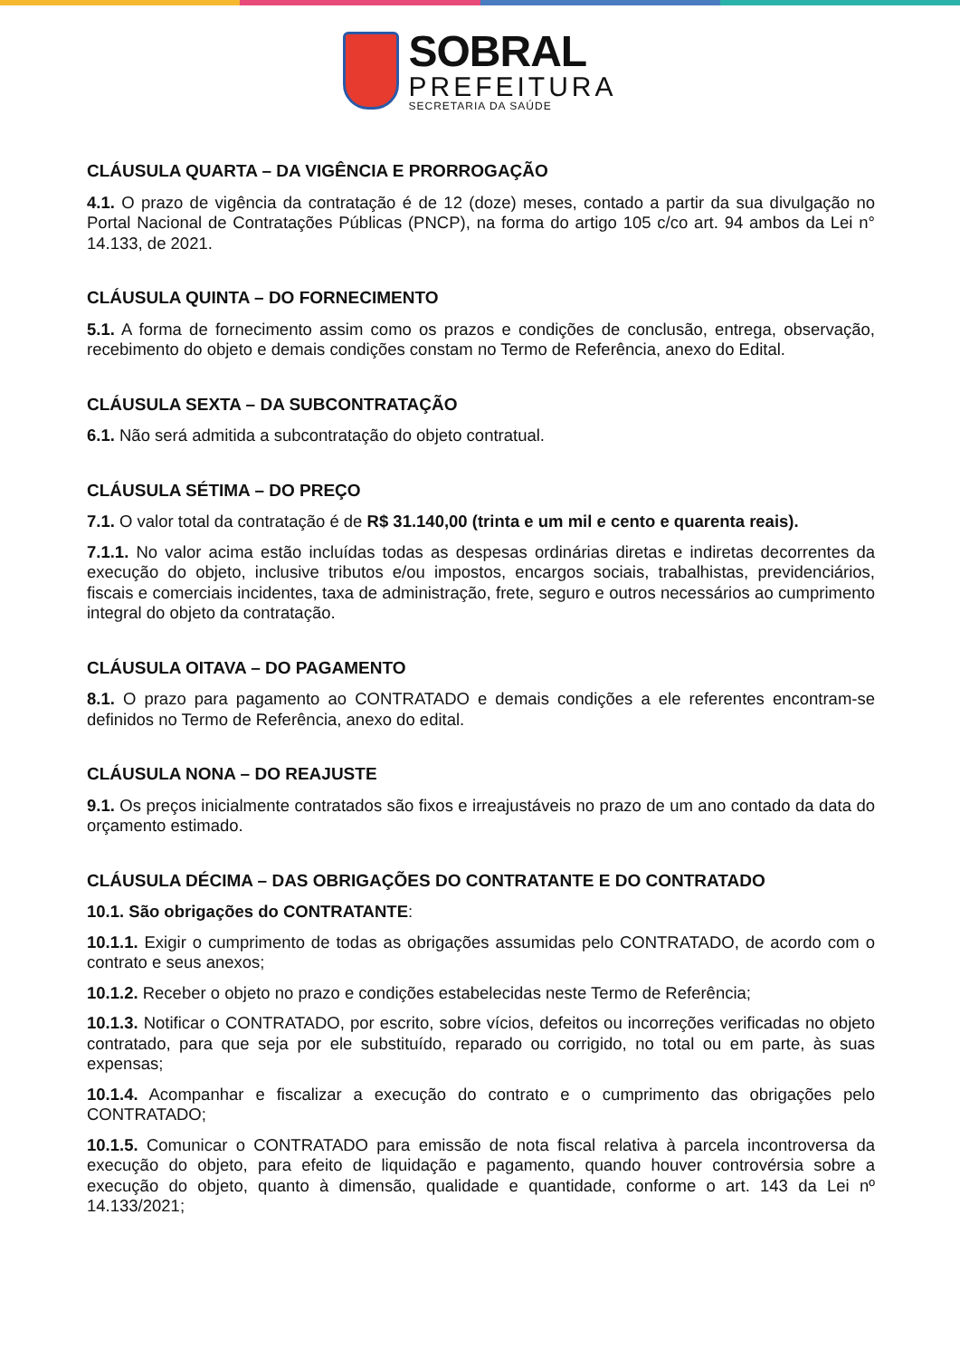SOBRAL
PREFEITURA
SECRETARIA DA SAÚDE
CLÁUSULA QUARTA – DA VIGÊNCIA E PRORROGAÇÃO
4.1. O prazo de vigência da contratação é de 12 (doze) meses, contado a partir da sua divulgação no Portal Nacional de Contratações Públicas (PNCP), na forma do artigo 105 c/co art. 94 ambos da Lei n° 14.133, de 2021.
CLÁUSULA QUINTA – DO FORNECIMENTO
5.1. A forma de fornecimento assim como os prazos e condições de conclusão, entrega, observação, recebimento do objeto e demais condições constam no Termo de Referência, anexo do Edital.
CLÁUSULA SEXTA – DA SUBCONTRATAÇÃO
6.1. Não será admitida a subcontratação do objeto contratual.
CLÁUSULA SÉTIMA – DO PREÇO
7.1. O valor total da contratação é de R$ 31.140,00 (trinta e um mil e cento e quarenta reais).
7.1.1. No valor acima estão incluídas todas as despesas ordinárias diretas e indiretas decorrentes da execução do objeto, inclusive tributos e/ou impostos, encargos sociais, trabalhistas, previdenciários, fiscais e comerciais incidentes, taxa de administração, frete, seguro e outros necessários ao cumprimento integral do objeto da contratação.
CLÁUSULA OITAVA – DO PAGAMENTO
8.1. O prazo para pagamento ao CONTRATADO e demais condições a ele referentes encontram-se definidos no Termo de Referência, anexo do edital.
CLÁUSULA NONA – DO REAJUSTE
9.1. Os preços inicialmente contratados são fixos e irreajustáveis no prazo de um ano contado da data do orçamento estimado.
CLÁUSULA DÉCIMA – DAS OBRIGAÇÕES DO CONTRATANTE E DO CONTRATADO
10.1. São obrigações do CONTRATANTE:
10.1.1. Exigir o cumprimento de todas as obrigações assumidas pelo CONTRATADO, de acordo com o contrato e seus anexos;
10.1.2. Receber o objeto no prazo e condições estabelecidas neste Termo de Referência;
10.1.3. Notificar o CONTRATADO, por escrito, sobre vícios, defeitos ou incorreções verificadas no objeto contratado, para que seja por ele substituído, reparado ou corrigido, no total ou em parte, às suas expensas;
10.1.4. Acompanhar e fiscalizar a execução do contrato e o cumprimento das obrigações pelo CONTRATADO;
10.1.5. Comunicar o CONTRATADO para emissão de nota fiscal relativa à parcela incontroversa da execução do objeto, para efeito de liquidação e pagamento, quando houver controvérsia sobre a execução do objeto, quanto à dimensão, qualidade e quantidade, conforme o art. 143 da Lei nº 14.133/2021;